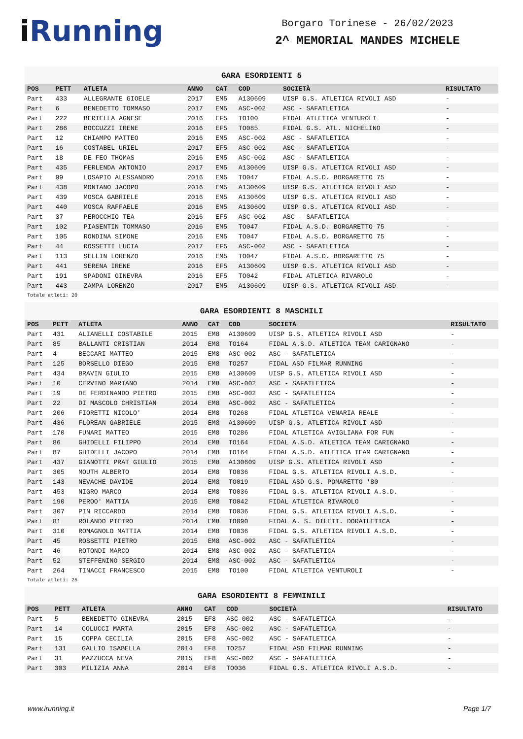i Running
Borgaro Torinese - 26/02/2023
2^ MEMORIAL MANDES MICHELE
GARA ESORDIENTI 5
| POS | PETT | ATLETA | ANNO | CAT | COD | SOCIETÀ | RISULTATO |
| --- | --- | --- | --- | --- | --- | --- | --- |
| Part | 433 | ALLEGRANTE GIOELE | 2017 | EM5 | A130609 | UISP G.S. ATLETICA RIVOLI ASD | - |
| Part | 6 | BENEDETTO TOMMASO | 2017 | EM5 | ASC-002 | ASC - SAFATLETICA | - |
| Part | 222 | BERTELLA AGNESE | 2016 | EF5 | TO100 | FIDAL ATLETICA VENTUROLI | - |
| Part | 286 | BOCCUZZI IRENE | 2016 | EF5 | TO085 | FIDAL G.S. ATL. NICHELINO | - |
| Part | 12 | CHIAMPO MATTEO | 2016 | EM5 | ASC-002 | ASC - SAFATLETICA | - |
| Part | 16 | COSTABEL URIEL | 2017 | EF5 | ASC-002 | ASC - SAFATLETICA | - |
| Part | 18 | DE FEO THOMAS | 2016 | EM5 | ASC-002 | ASC - SAFATLETICA | - |
| Part | 435 | FERLENDA ANTONIO | 2017 | EM5 | A130609 | UISP G.S. ATLETICA RIVOLI ASD | - |
| Part | 99 | LOSAPIO ALESSANDRO | 2016 | EM5 | TO047 | FIDAL A.S.D. BORGARETTO 75 | - |
| Part | 438 | MONTANO JACOPO | 2016 | EM5 | A130609 | UISP G.S. ATLETICA RIVOLI ASD | - |
| Part | 439 | MOSCA GABRIELE | 2016 | EM5 | A130609 | UISP G.S. ATLETICA RIVOLI ASD | - |
| Part | 440 | MOSCA RAFFAELE | 2016 | EM5 | A130609 | UISP G.S. ATLETICA RIVOLI ASD | - |
| Part | 37 | PEROCCHIO TEA | 2016 | EF5 | ASC-002 | ASC - SAFATLETICA | - |
| Part | 102 | PIASENTIN TOMMASO | 2016 | EM5 | TO047 | FIDAL A.S.D. BORGARETTO 75 | - |
| Part | 105 | RONDINA SIMONE | 2016 | EM5 | TO047 | FIDAL A.S.D. BORGARETTO 75 | - |
| Part | 44 | ROSSETTI LUCIA | 2017 | EF5 | ASC-002 | ASC - SAFATLETICA | - |
| Part | 113 | SELLIN LORENZO | 2016 | EM5 | TO047 | FIDAL A.S.D. BORGARETTO 75 | - |
| Part | 441 | SERENA IRENE | 2016 | EF5 | A130609 | UISP G.S. ATLETICA RIVOLI ASD | - |
| Part | 191 | SPADONI GINEVRA | 2016 | EF5 | TO042 | FIDAL ATLETICA RIVAROLO | - |
| Part | 443 | ZAMPA LORENZO | 2017 | EM5 | A130609 | UISP G.S. ATLETICA RIVOLI ASD | - |
Totale atleti: 20
GARA ESORDIENTI 8 MASCHILI
| POS | PETT | ATLETA | ANNO | CAT | COD | SOCIETÀ | RISULTATO |
| --- | --- | --- | --- | --- | --- | --- | --- |
| Part | 431 | ALIANELLI COSTABILE | 2015 | EM8 | A130609 | UISP G.S. ATLETICA RIVOLI ASD | - |
| Part | 85 | BALLANTI CRISTIAN | 2014 | EM8 | TO164 | FIDAL A.S.D. ATLETICA TEAM CARIGNANO | - |
| Part | 4 | BECCARI MATTEO | 2015 | EM8 | ASC-002 | ASC - SAFATLETICA | - |
| Part | 125 | BORSELLO DIEGO | 2015 | EM8 | TO257 | FIDAL ASD FILMAR RUNNING | - |
| Part | 434 | BRAVIN GIULIO | 2015 | EM8 | A130609 | UISP G.S. ATLETICA RIVOLI ASD | - |
| Part | 10 | CERVINO MARIANO | 2014 | EM8 | ASC-002 | ASC - SAFATLETICA | - |
| Part | 19 | DE FERDINANDO PIETRO | 2015 | EM8 | ASC-002 | ASC - SAFATLETICA | - |
| Part | 22 | DI MASCOLO CHRISTIAN | 2014 | EM8 | ASC-002 | ASC - SAFATLETICA | - |
| Part | 206 | FIORETTI NICOLO' | 2014 | EM8 | TO268 | FIDAL ATLETICA VENARIA REALE | - |
| Part | 436 | FLOREAN GABRIELE | 2015 | EM8 | A130609 | UISP G.S. ATLETICA RIVOLI ASD | - |
| Part | 170 | FUNARI MATTEO | 2015 | EM8 | TO286 | FIDAL ATLETICA AVIGLIANA FOR FUN | - |
| Part | 86 | GHIDELLI FILIPPO | 2014 | EM8 | TO164 | FIDAL A.S.D. ATLETICA TEAM CARIGNANO | - |
| Part | 87 | GHIDELLI JACOPO | 2014 | EM8 | TO164 | FIDAL A.S.D. ATLETICA TEAM CARIGNANO | - |
| Part | 437 | GIANOTTI PRAT GIULIO | 2015 | EM8 | A130609 | UISP G.S. ATLETICA RIVOLI ASD | - |
| Part | 305 | MOUTH ALBERTO | 2014 | EM8 | TO036 | FIDAL G.S. ATLETICA RIVOLI A.S.D. | - |
| Part | 143 | NEVACHE DAVIDE | 2014 | EM8 | TO019 | FIDAL ASD G.S. POMARETTO '80 | - |
| Part | 453 | NIGRO MARCO | 2014 | EM8 | TO036 | FIDAL G.S. ATLETICA RIVOLI A.S.D. | - |
| Part | 190 | PEROO' MATTIA | 2015 | EM8 | TO042 | FIDAL ATLETICA RIVAROLO | - |
| Part | 307 | PIN RICCARDO | 2014 | EM8 | TO036 | FIDAL G.S. ATLETICA RIVOLI A.S.D. | - |
| Part | 81 | ROLANDO PIETRO | 2014 | EM8 | TO090 | FIDAL A. S. DILETT. DORATLETICA | - |
| Part | 310 | ROMAGNOLO MATTIA | 2014 | EM8 | TO036 | FIDAL G.S. ATLETICA RIVOLI A.S.D. | - |
| Part | 45 | ROSSETTI PIETRO | 2015 | EM8 | ASC-002 | ASC - SAFATLETICA | - |
| Part | 46 | ROTONDI MARCO | 2014 | EM8 | ASC-002 | ASC - SAFATLETICA | - |
| Part | 52 | STEFFENINO SERGIO | 2014 | EM8 | ASC-002 | ASC - SAFATLETICA | - |
| Part | 264 | TINACCI FRANCESCO | 2015 | EM8 | TO100 | FIDAL ATLETICA VENTUROLI | - |
Totale atleti: 25
GARA ESORDIENTI 8 FEMMINILI
| POS | PETT | ATLETA | ANNO | CAT | COD | SOCIETÀ | RISULTATO |
| --- | --- | --- | --- | --- | --- | --- | --- |
| Part | 5 | BENEDETTO GINEVRA | 2015 | EF8 | ASC-002 | ASC - SAFATLETICA | - |
| Part | 14 | COLUCCI MARTA | 2015 | EF8 | ASC-002 | ASC - SAFATLETICA | - |
| Part | 15 | COPPA CECILIA | 2015 | EF8 | ASC-002 | ASC - SAFATLETICA | - |
| Part | 131 | GALLIO ISABELLA | 2014 | EF8 | TO257 | FIDAL ASD FILMAR RUNNING | - |
| Part | 31 | MAZZUCCA NEVA | 2015 | EF8 | ASC-002 | ASC - SAFATLETICA | - |
| Part | 303 | MILIZIA ANNA | 2014 | EF8 | TO036 | FIDAL G.S. ATLETICA RIVOLI A.S.D. | - |
www.irunning.it Page 1/7